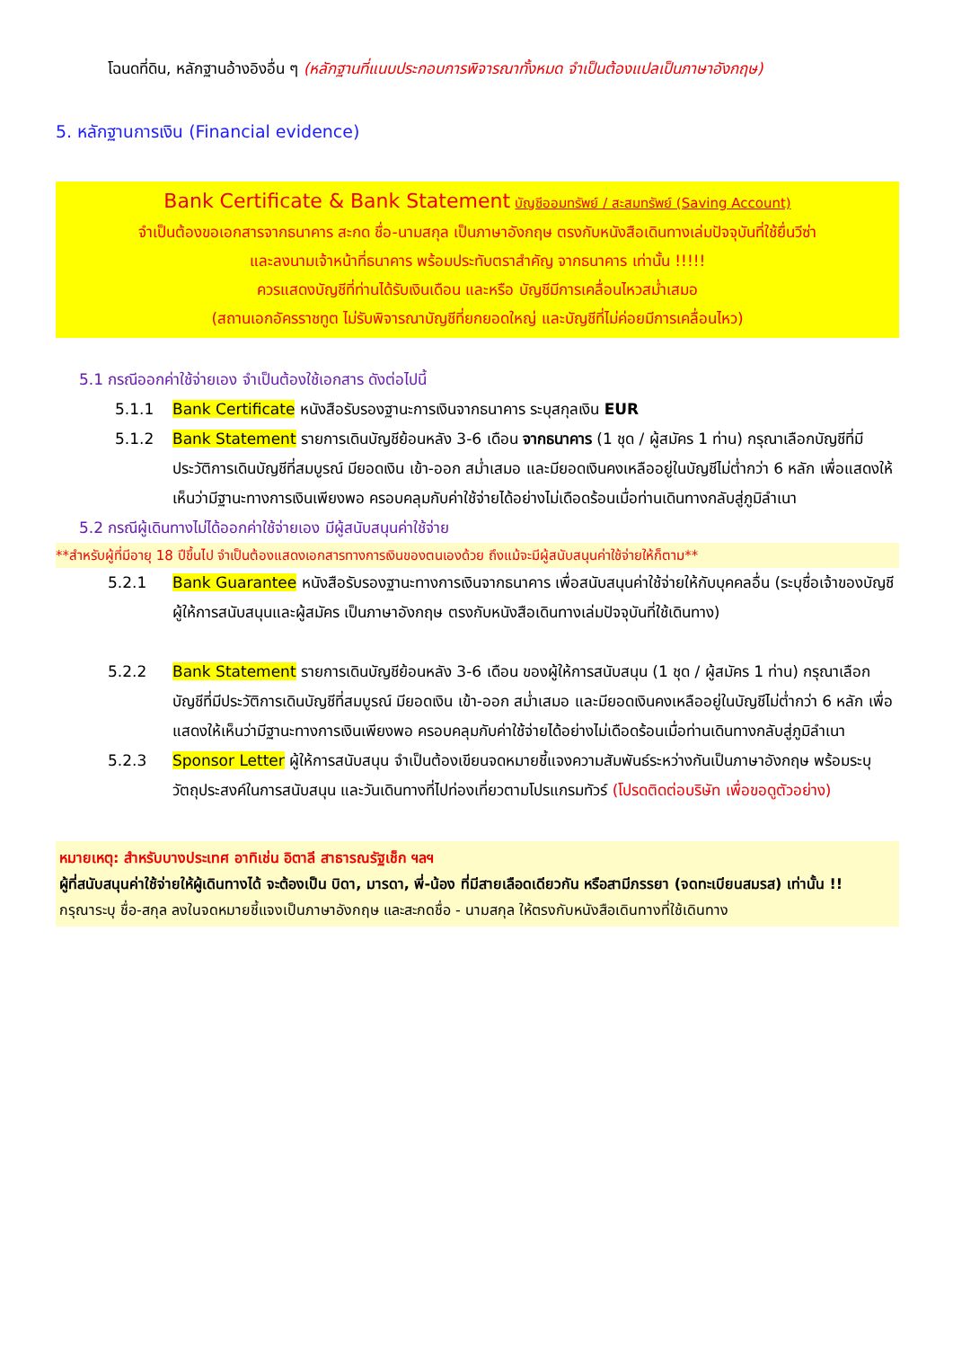โฉนดที่ดิน, หลักฐานอ้างอิงอื่น ๆ (หลักฐานที่แนบประกอบการพิจารณาทั้งหมด จำเป็นต้องแปลเป็นภาษาอังกฤษ)
5. หลักฐานการเงิน (Financial evidence)
Bank Certificate & Bank Statement บัญชีออมทรัพย์ / สะสมทรัพย์ (Saving Account)
จำเป็นต้องขอเอกสารจากธนาคาร สะกด ชื่อ-นามสกุล เป็นภาษาอังกฤษ ตรงกับหนังสือเดินทางเล่มปัจจุบันที่ใช้ยื่นวีซ่า
และลงนามเจ้าหน้าที่ธนาคาร พร้อมประทับตราสำคัญ จากธนาคาร เท่านั้น !!!!!
ควรแสดงบัญชีที่ท่านได้รับเงินเดือน และหรือ บัญชีมีการเคลื่อนไหวสม่ำเสมอ
(สถานเอกอัครราชทูต ไม่รับพิจารณาบัญชีที่ยกยอดใหญ่ และบัญชีที่ไม่ค่อยมีการเคลื่อนไหว)
5.1 กรณีออกค่าใช้จ่ายเอง จำเป็นต้องใช้เอกสาร ดังต่อไปนี้
5.1.1 Bank Certificate หนังสือรับรองฐานะการเงินจากธนาคาร ระบุสกุลเงิน EUR
5.1.2 Bank Statement รายการเดินบัญชีย้อนหลัง 3-6 เดือน จากธนาคาร (1 ชุด / ผู้สมัคร 1 ท่าน) กรุณาเลือกบัญชีที่มีประวัติการเดินบัญชีที่สมบูรณ์ มียอดเงิน เข้า-ออก สม่ำเสมอ และมียอดเงินคงเหลืออยู่ในบัญชีไม่ต่ำกว่า 6 หลัก เพื่อแสดงให้เห็นว่ามีฐานะทางการเงินเพียงพอ ครอบคลุมกับค่าใช้จ่ายได้อย่างไม่เดือดร้อนเมื่อท่านเดินทางกลับสู่ภูมิลำเนา
5.2 กรณีผู้เดินทางไม่ได้ออกค่าใช้จ่ายเอง มีผู้สนับสนุนค่าใช้จ่าย
**สำหรับผู้ที่มีอายุ 18 ปีขึ้นไป จำเป็นต้องแสดงเอกสารทางการเงินของตนเองด้วย ถึงแม้จะมีผู้สนับสนุนค่าใช้จ่ายให้ก็ตาม**
5.2.1 Bank Guarantee หนังสือรับรองฐานะทางการเงินจากธนาคาร เพื่อสนับสนุนค่าใช้จ่ายให้กับบุคคลอื่น (ระบุชื่อเจ้าของบัญชีผู้ให้การสนับสนุนและผู้สมัคร เป็นภาษาอังกฤษ ตรงกับหนังสือเดินทางเล่มปัจจุบันที่ใช้เดินทาง)
5.2.2 Bank Statement รายการเดินบัญชีย้อนหลัง 3-6 เดือน ของผู้ให้การสนับสนุน (1 ชุด / ผู้สมัคร 1 ท่าน) กรุณาเลือกบัญชีที่มีประวัติการเดินบัญชีที่สมบูรณ์ มียอดเงิน เข้า-ออก สม่ำเสมอ และมียอดเงินคงเหลืออยู่ในบัญชีไม่ต่ำกว่า 6 หลัก เพื่อแสดงให้เห็นว่ามีฐานะทางการเงินเพียงพอ ครอบคลุมกับค่าใช้จ่ายได้อย่างไม่เดือดร้อนเมื่อท่านเดินทางกลับสู่ภูมิลำเนา
5.2.3 Sponsor Letter ผู้ให้การสนับสนุน จำเป็นต้องเขียนจดหมายชี้แจงความสัมพันธ์ระหว่างกันเป็นภาษาอังกฤษ พร้อมระบุวัตถุประสงค์ในการสนับสนุน และวันเดินทางที่ไปท่องเที่ยวตามโปรแกรมทัวร์ (โปรดติดต่อบริษัท เพื่อขอดูตัวอย่าง)
หมายเหตุ: สำหรับบางประเทศ อาทิเช่น อิตาลี สาธารณรัฐเช็ก ฯลฯ
ผู้ที่สนับสนุนค่าใช้จ่ายให้ผู้เดินทางได้ จะต้องเป็น บิดา, มารดา, พี่-น้อง ที่มีสายเลือดเดียวกัน หรือสามีภรรยา (จดทะเบียนสมรส) เท่านั้น !!
กรุณาระบุ ชื่อ-สกุล ลงในจดหมายชี้แจงเป็นภาษาอังกฤษ และสะกดชื่อ - นามสกุล ให้ตรงกับหนังสือเดินทางที่ใช้เดินทาง